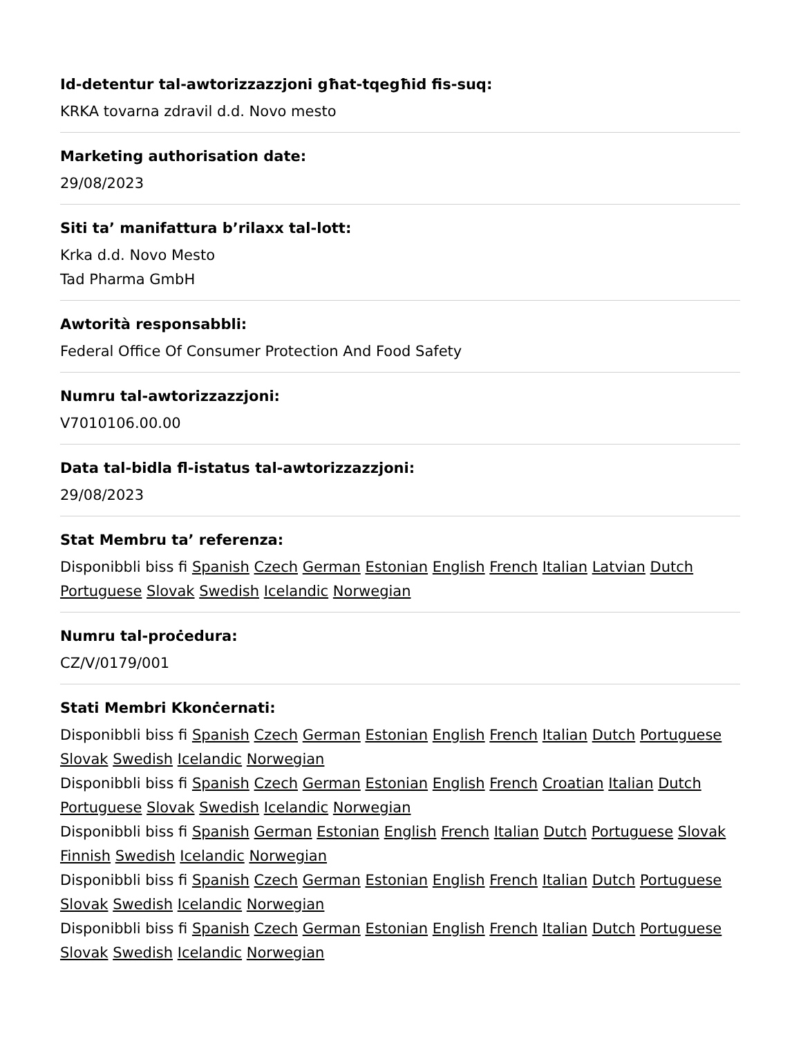Id-detentur tal-awtorizzazzjoni għat-tqegħid fis-suq:
KRKA tovarna zdravil d.d. Novo mesto
Marketing authorisation date:
29/08/2023
Siti ta’ manifattura b’rilaxx tal-lott:
Krka d.d. Novo Mesto
Tad Pharma GmbH
Awtorità responsabbli:
Federal Office Of Consumer Protection And Food Safety
Numru tal-awtorizzazzjoni:
V7010106.00.00
Data tal-bidla fl-istatus tal-awtorizzazzjoni:
29/08/2023
Stat Membru ta’ referenza:
Disponibbli biss fi Spanish Czech German Estonian English French Italian Latvian Dutch Portuguese Slovak Swedish Icelandic Norwegian
Numru tal-proċedura:
CZ/V/0179/001
Stati Membri Kkonċernati:
Disponibbli biss fi Spanish Czech German Estonian English French Italian Dutch Portuguese Slovak Swedish Icelandic Norwegian
Disponibbli biss fi Spanish Czech German Estonian English French Croatian Italian Dutch Portuguese Slovak Swedish Icelandic Norwegian
Disponibbli biss fi Spanish German Estonian English French Italian Dutch Portuguese Slovak Finnish Swedish Icelandic Norwegian
Disponibbli biss fi Spanish Czech German Estonian English French Italian Dutch Portuguese Slovak Swedish Icelandic Norwegian
Disponibbli biss fi Spanish Czech German Estonian English French Italian Dutch Portuguese Slovak Swedish Icelandic Norwegian